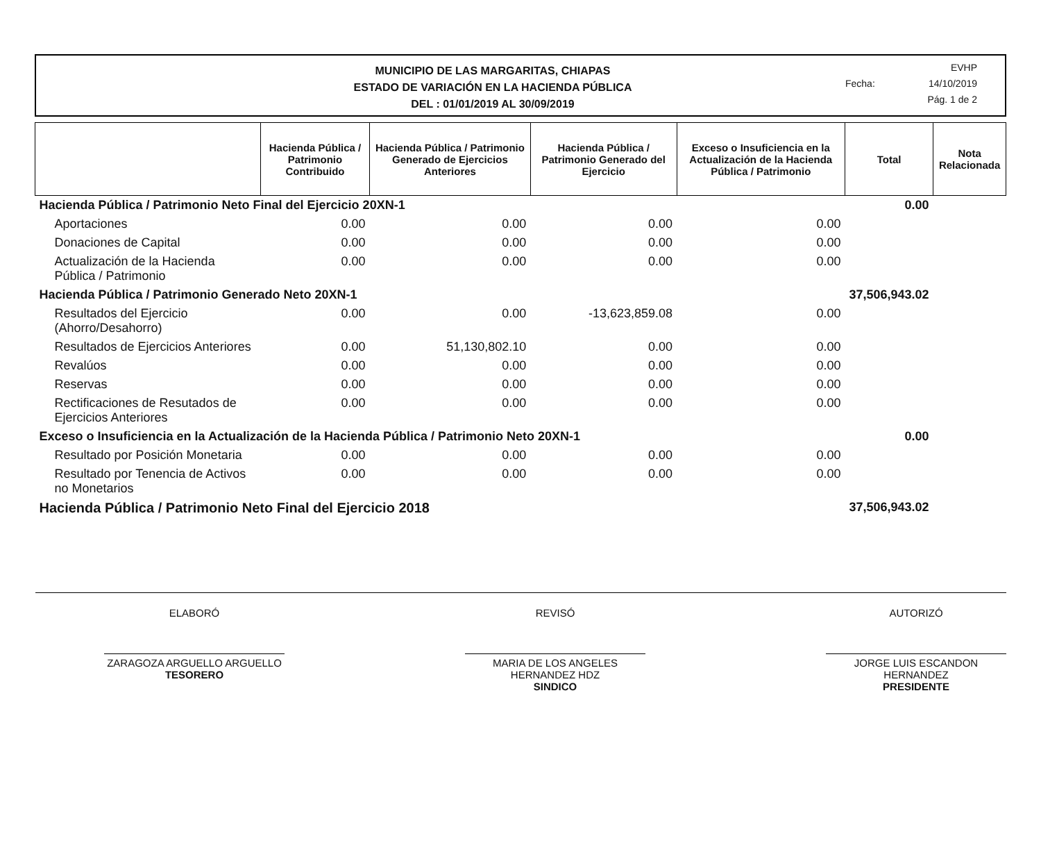MUNICIPIO DE LAS MARGARITAS, CHIAPAS
ESTADO DE VARIACIÓN EN LA HACIENDA PÚBLICA
DEL : 01/01/2019 AL 30/09/2019
EVHP
Fecha: 14/10/2019
Pág. 1 de 2
| | Hacienda Pública / Patrimonio Contribuido | Hacienda Pública / Patrimonio Generado de Ejercicios Anteriores | Hacienda Pública / Patrimonio Generado del Ejercicio | Exceso o Insuficiencia en la Actualización de la Hacienda Pública / Patrimonio | Total | Nota Relacionada |
| --- | --- | --- | --- | --- | --- | --- |
| Hacienda Pública / Patrimonio Neto Final del Ejercicio 20XN-1 | | | | | 0.00 | |
| Aportaciones | 0.00 | 0.00 | 0.00 | 0.00 | | |
| Donaciones de Capital | 0.00 | 0.00 | 0.00 | 0.00 | | |
| Actualización de la Hacienda Pública / Patrimonio | 0.00 | 0.00 | 0.00 | 0.00 | | |
| Hacienda Pública / Patrimonio Generado Neto 20XN-1 | | | | | 37,506,943.02 | |
| Resultados del Ejercicio (Ahorro/Desahorro) | 0.00 | 0.00 | -13,623,859.08 | 0.00 | | |
| Resultados de Ejercicios Anteriores | 0.00 | 51,130,802.10 | 0.00 | 0.00 | | |
| Revalúos | 0.00 | 0.00 | 0.00 | 0.00 | | |
| Reservas | 0.00 | 0.00 | 0.00 | 0.00 | | |
| Rectificaciones de Resutados de Ejercicios Anteriores | 0.00 | 0.00 | 0.00 | 0.00 | | |
| Exceso o Insuficiencia en la Actualización de la Hacienda Pública / Patrimonio Neto 20XN-1 | | | | | 0.00 | |
| Resultado por Posición Monetaria | 0.00 | 0.00 | 0.00 | 0.00 | | |
| Resultado por Tenencia de Activos no Monetarios | 0.00 | 0.00 | 0.00 | 0.00 | | |
| Hacienda Pública / Patrimonio Neto Final del Ejercicio 2018 | | | | | 37,506,943.02 | |
ELABORÓ
ZARAGOZA ARGUELLO ARGUELLO
TESORERO
REVISÓ
MARIA DE LOS ANGELES HERNANDEZ HDZ
SINDICO
AUTORIZÓ
JORGE LUIS ESCANDON HERNANDEZ
PRESIDENTE